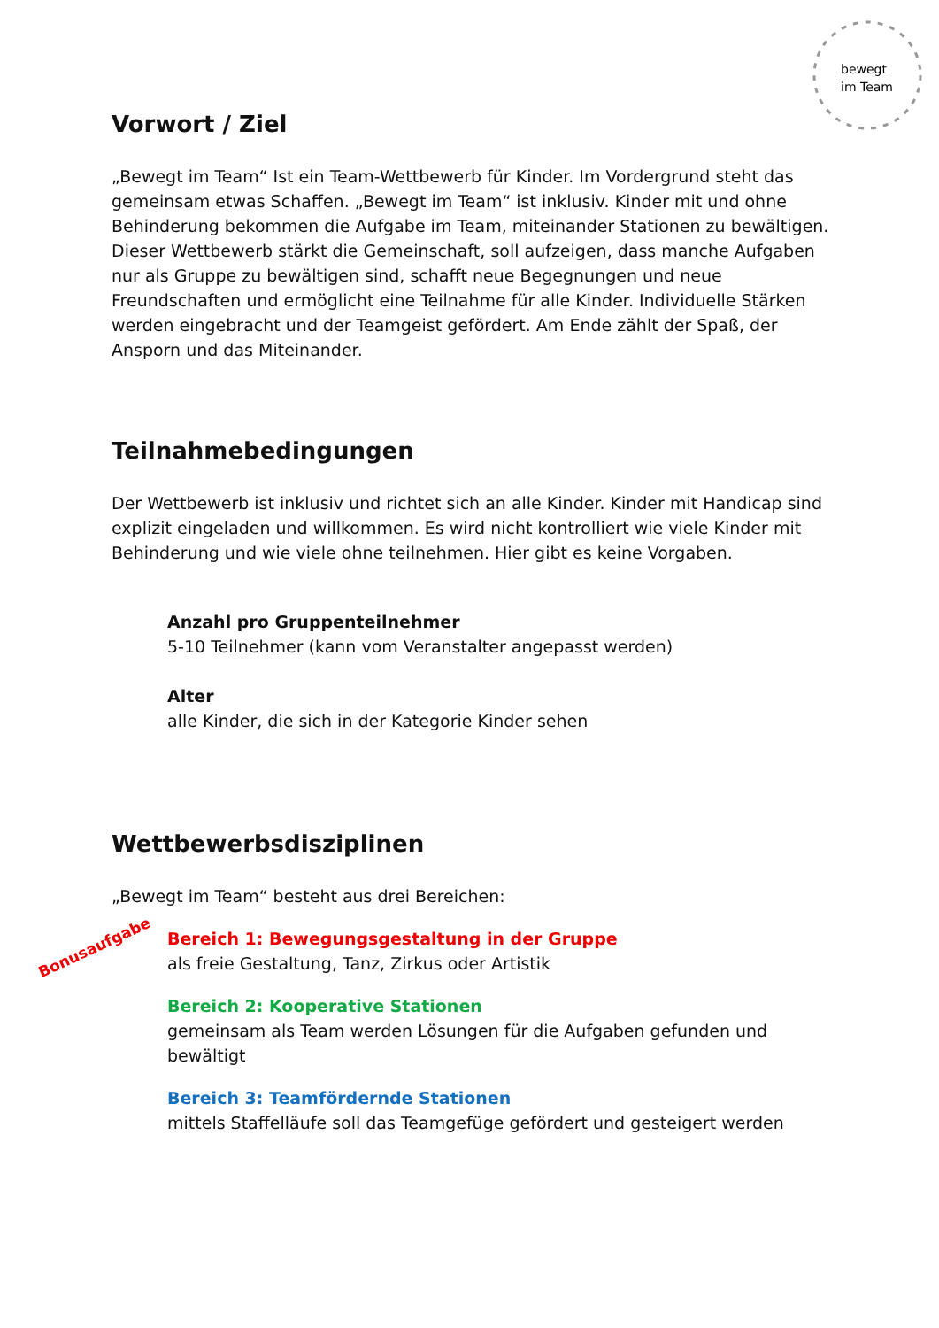bewegt
im Team
Vorwort / Ziel
„Bewegt im Team“ Ist ein Team-Wettbewerb für Kinder. Im Vordergrund steht das gemeinsam etwas Schaffen. „Bewegt im Team“ ist inklusiv. Kinder mit und ohne Behinderung bekommen die Aufgabe im Team, miteinander Stationen zu bewältigen. Dieser Wettbewerb stärkt die Gemeinschaft, soll aufzeigen, dass manche Aufgaben nur als Gruppe zu bewältigen sind, schafft neue Begegnungen und neue Freundschaften und ermöglicht eine Teilnahme für alle Kinder. Individuelle Stärken werden eingebracht und der Teamgeist gefördert. Am Ende zählt der Spaß, der Ansporn und das Miteinander.
Teilnahmebedingungen
Der Wettbewerb ist inklusiv und richtet sich an alle Kinder. Kinder mit Handicap sind explizit eingeladen und willkommen. Es wird nicht kontrolliert wie viele Kinder mit Behinderung und wie viele ohne teilnehmen. Hier gibt es keine Vorgaben.
Anzahl pro Gruppenteilnehmer
5-10 Teilnehmer (kann vom Veranstalter angepasst werden)
Alter
alle Kinder, die sich in der Kategorie Kinder sehen
Wettbewerbsdisziplinen
„Bewegt im Team“ besteht aus drei Bereichen:
Bereich 1: Bewegungsgestaltung in der Gruppe
als freie Gestaltung, Tanz, Zirkus oder Artistik
Bereich 2: Kooperative Stationen
gemeinsam als Team werden Lösungen für die Aufgaben gefunden und bewältigt
Bereich 3: Teamfördernde Stationen
mittels Staffelläufe soll das Teamgefüge gefördert und gesteigert werden
Bonusaufgabe